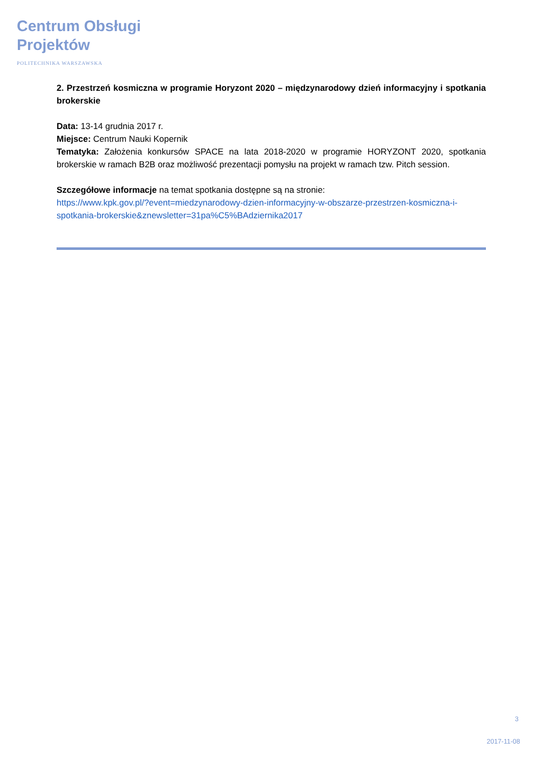Centrum Obsługi
Projektów
POLITECHNIKA WARSZAWSKA
2. Przestrzeń kosmiczna w programie Horyzont 2020 – międzynarodowy dzień informacyjny i spotkania brokerskie
Data: 13-14 grudnia 2017 r.
Miejsce: Centrum Nauki Kopernik
Tematyka: Założenia konkursów SPACE na lata 2018-2020 w programie HORYZONT 2020, spotkania brokerskie w ramach B2B oraz możliwość prezentacji pomysłu na projekt w ramach tzw. Pitch session.
Szczegółowe informacje na temat spotkania dostępne są na stronie:
https://www.kpk.gov.pl/?event=miedzynarodowy-dzien-informacyjny-w-obszarze-przestrzen-kosmiczna-i-spotkania-brokerskie&znewsletter=31pa%C5%BAdziernika2017
3
2017-11-08